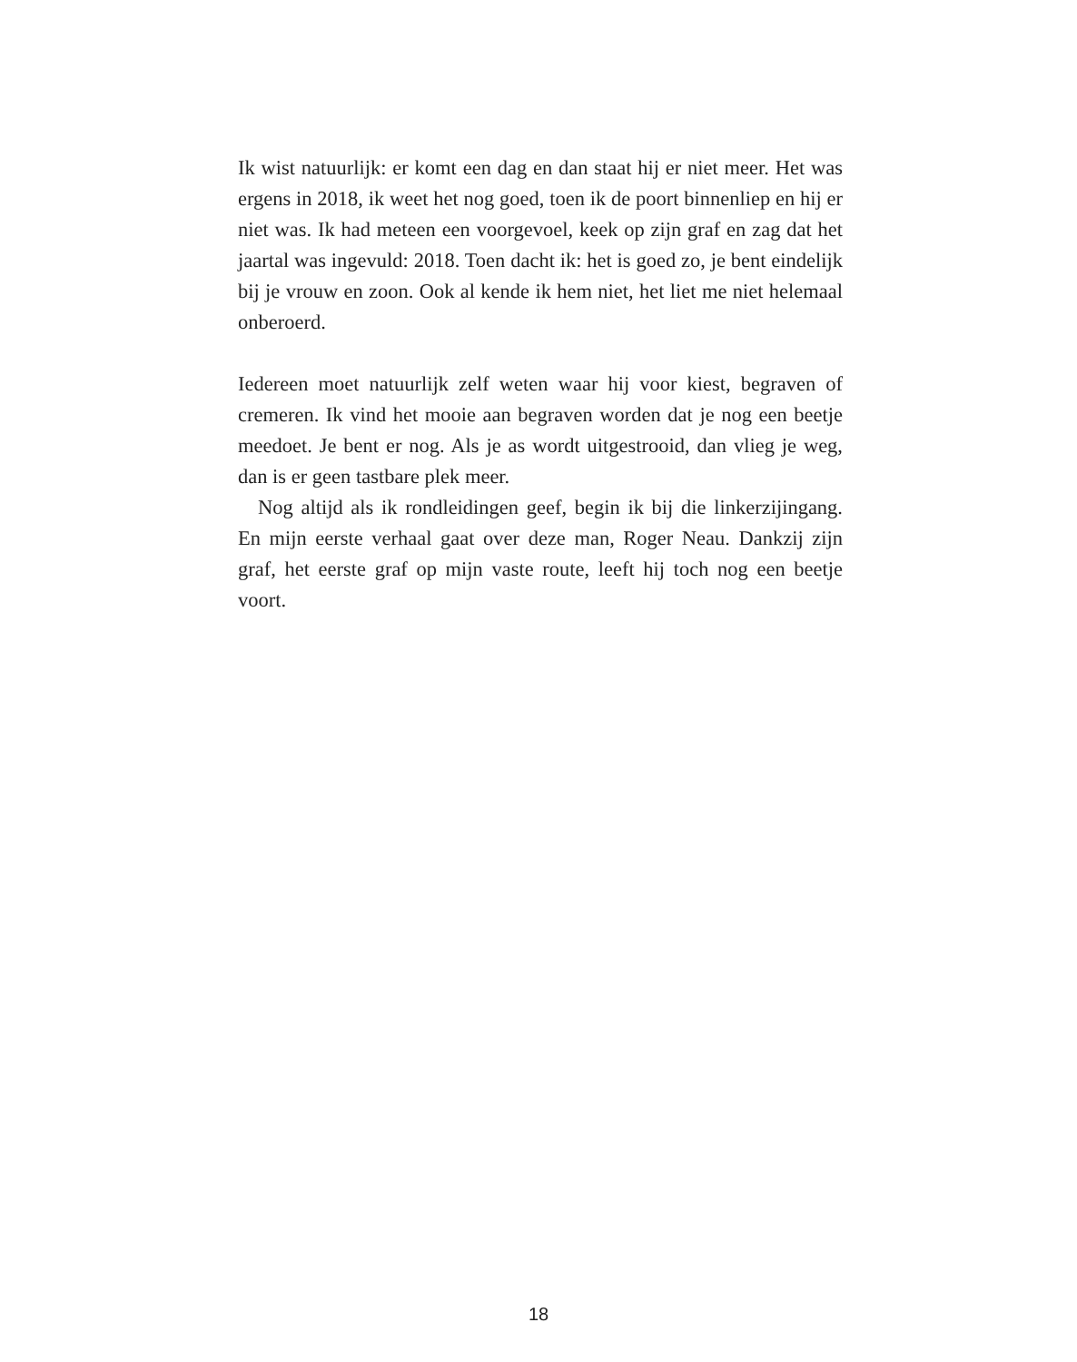Ik wist natuurlijk: er komt een dag en dan staat hij er niet meer. Het was ergens in 2018, ik weet het nog goed, toen ik de poort binnenliep en hij er niet was. Ik had meteen een voorgevoel, keek op zijn graf en zag dat het jaartal was ingevuld: 2018. Toen dacht ik: het is goed zo, je bent eindelijk bij je vrouw en zoon. Ook al kende ik hem niet, het liet me niet helemaal onberoerd.
Iedereen moet natuurlijk zelf weten waar hij voor kiest, begraven of cremeren. Ik vind het mooie aan begraven worden dat je nog een beetje meedoet. Je bent er nog. Als je as wordt uitgestrooid, dan vlieg je weg, dan is er geen tastbare plek meer.
Nog altijd als ik rondleidingen geef, begin ik bij die linkerzij­ingang. En mijn eerste verhaal gaat over deze man, Roger Neau. Dankzij zijn graf, het eerste graf op mijn vaste route, leeft hij toch nog een beetje voort.
18